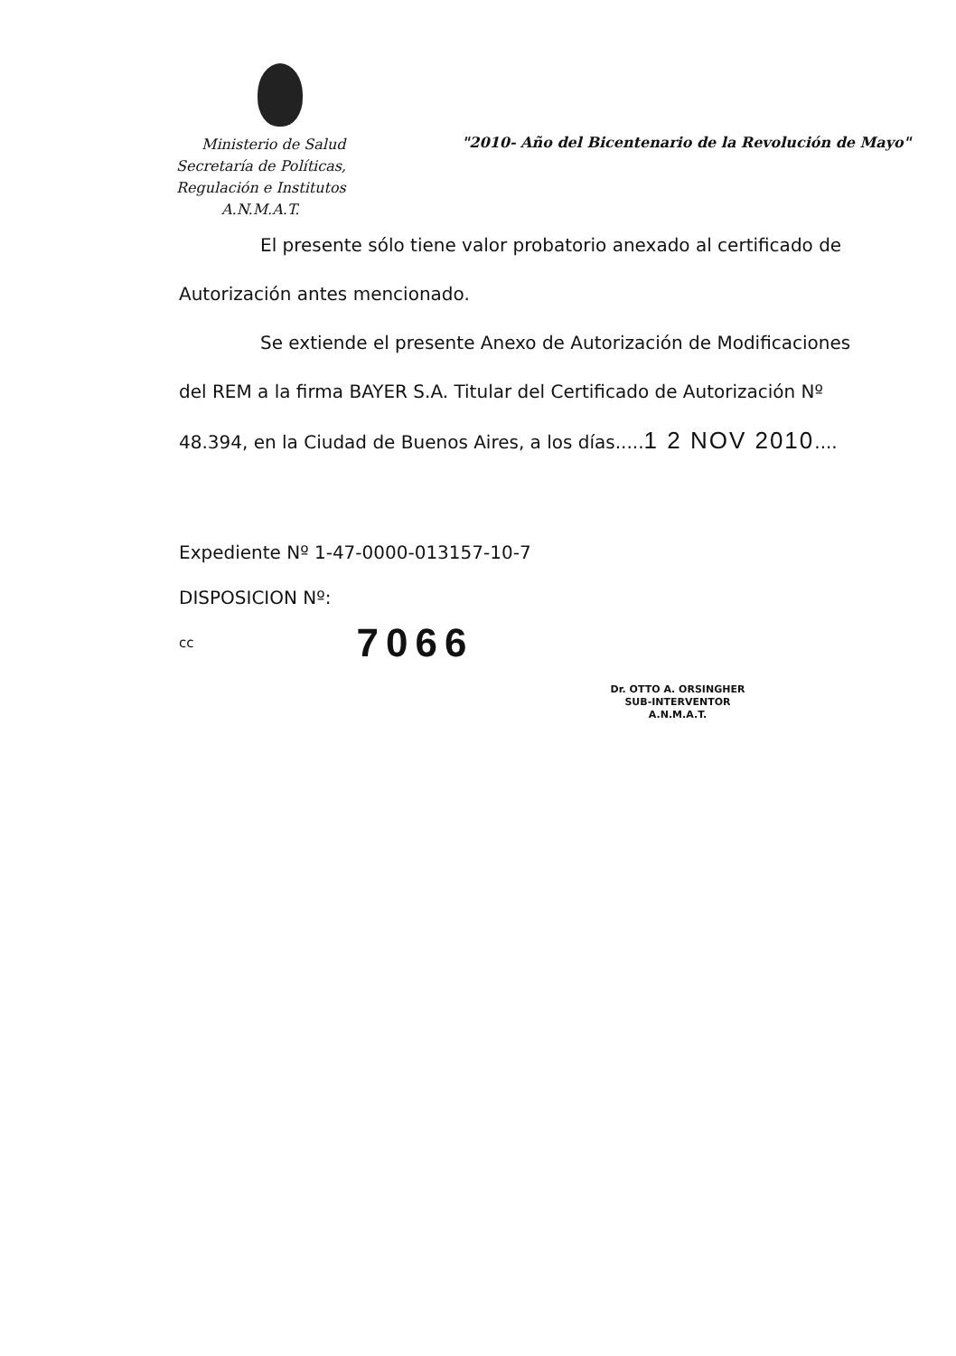Ministerio de Salud
Secretaría de Políticas,
Regulación e Institutos
A.N.M.A.T.
"2010- Año del Bicentenario de la Revolución de Mayo"
El presente sólo tiene valor probatorio anexado al certificado de
Autorización antes mencionado.
Se extiende el presente Anexo de Autorización de Modificaciones
del REM a la firma BAYER S.A. Titular del Certificado de Autorización Nº
48.394, en la Ciudad de Buenos Aires, a los días.....1 2 NOV 2010....
Expediente Nº 1-47-0000-013157-10-7
DISPOSICION Nº:
cc 7066
Dr. OTTO A. ORSINGHER
SUB-INTERVENTOR
A.N.M.A.T.